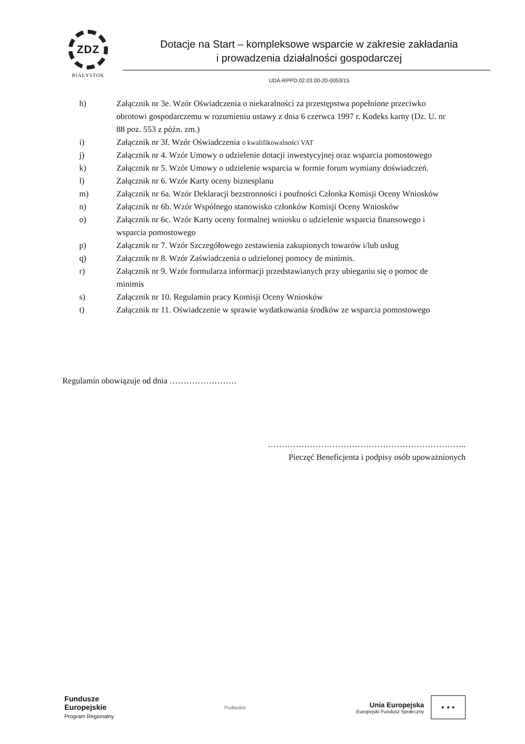ZDZ
BIAŁYSTOK
Dotacje na Start – kompleksowe wsparcie w zakresie zakładania
i prowadzenia działalności gospodarczej
UDA-RPPD.02.03.00-20-0053/15
h) Załącznik nr 3e. Wzór Oświadczenia o niekaralności za przestępstwa popełnione przeciwko obrotowi gospodarczemu w rozumieniu ustawy z dnia 6 czerwca 1997 r. Kodeks karny (Dz. U. nr 88 poz. 553 z późn. zm.)
i) Załącznik nr 3f. Wzór Oświadczenia o kwalifikowalności VAT
j) Załącznik nr 4. Wzór Umowy o udzielenie dotacji inwestycyjnej oraz wsparcia pomostowego
k) Załącznik nr 5. Wzór Umowy o udzielenie wsparcia w formie forum wymiany doświadczeń.
l) Załącznik nr 6. Wzór Karty oceny biznesplanu
m) Załącznik nr 6a. Wzór Deklaracji bezstronności i poufności Członka Komisji Oceny Wniosków
n) Załącznik nr 6b. Wzór Wspólnego stanowisko członków Komisji Oceny Wniosków
o) Załącznik nr 6c. Wzór Karty oceny formalnej wniosku o udzielenie wsparcia finansowego i wsparcia pomostowego
p) Załącznik nr 7. Wzór Szczegółowego zestawienia zakupionych towarów i/lub usług
q) Załącznik nr 8. Wzór Zaświadczenia o udzielonej pomocy de minimis.
r) Załącznik nr 9. Wzór formularza informacji przedstawianych przy ubieganiu się o pomoc de minimis
s) Załącznik nr 10. Regulamin pracy Komisji Oceny Wniosków
t) Załącznik nr 11. Oświadczenie w sprawie wydatkowania środków ze wsparcia pomostowego
Regulamin obowiązuje od dnia ……………………
……………………………………………………………..
Pieczęć Beneficjenta i podpisy osób upoważnionych
Fundusze
Europejskie
Program Regionalny
Podlaskie
Unia Europejska Europejski Fundusz Społeczny ★ ★ ★